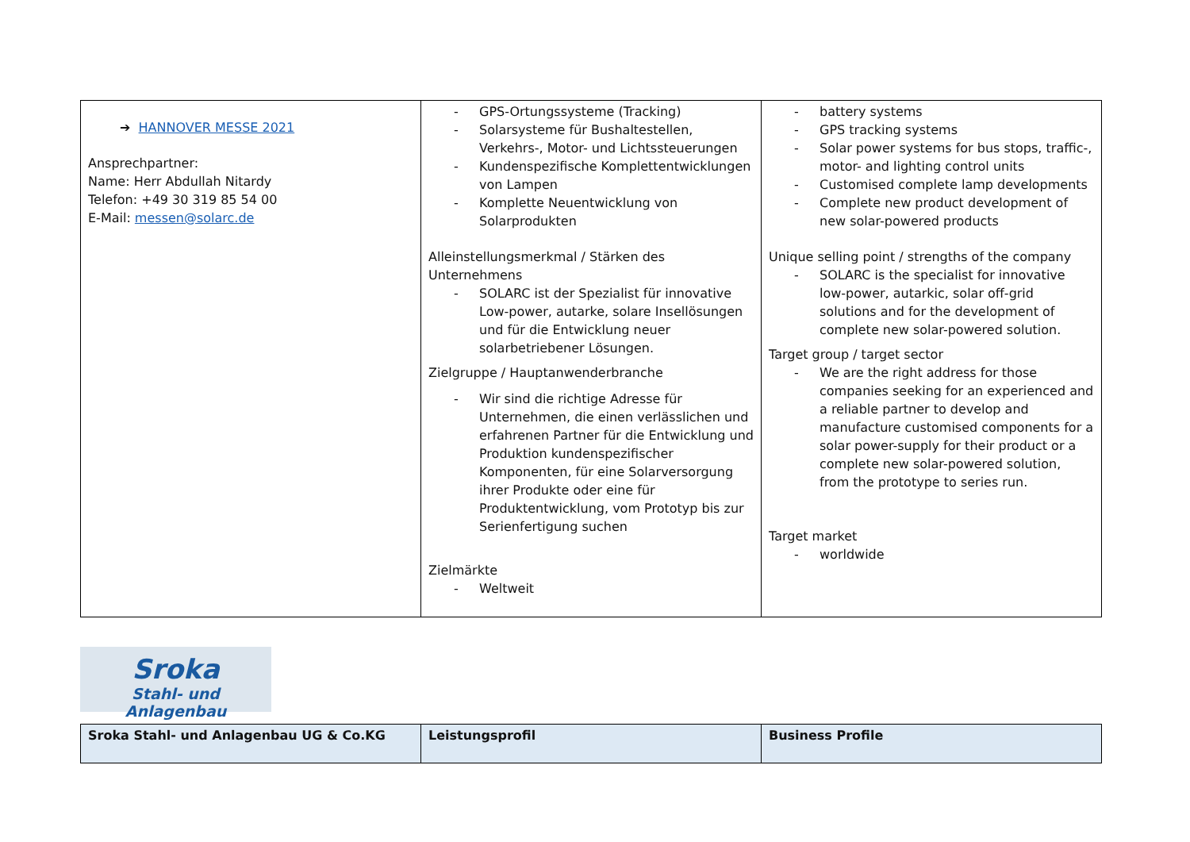| ➔ HANNOVER MESSE 2021 Ansprechpartner: Name: Herr Abdullah Nitardy Telefon: +49 30 319 85 54 00 E-Mail: messen@solarc.de | GPS-Ortungssysteme (Tracking) Solarsysteme für Bushaltestellen, Verkehrs-, Motor- und Lichtssteuerungen Kundenspezifische Komplettentwicklungen von Lampen Komplette Neuentwicklung von Solarprodukten Alleinstellungsmerkmal / Stärken des Unternehmens SOLARC ist der Spezialist für innovative Low-power, autarke, solare Insellösungen und für die Entwicklung neuer solarbetriebener Lösungen. Zielgruppe / Hauptanwenderbranche Wir sind die richtige Adresse für Unternehmen, die einen verlässlichen und erfahrenen Partner für die Entwicklung und Produktion kundenspezifischer Komponenten, für eine Solarversorgung ihrer Produkte oder eine für Produktentwicklung, vom Prototyp bis zur Serienfertigung suchen Zielmärkte Weltweit | battery systems GPS tracking systems Solar power systems for bus stops, traffic-, motor- and lighting control units Customised complete lamp developments Complete new product development of new solar-powered products Unique selling point / strengths of the company SOLARC is the specialist for innovative low-power, autarkic, solar off-grid solutions and for the development of complete new solar-powered solution. Target group / target sector We are the right address for those companies seeking for an experienced and a reliable partner to develop and manufacture customised components for a solar power-supply for their product or a complete new solar-powered solution, from the prototype to series run. Target market worldwide |
Sroka
Stahl- und Anlagenbau
| Sroka Stahl- und Anlagenbau UG & Co.KG | Leistungsprofil | Business Profile |